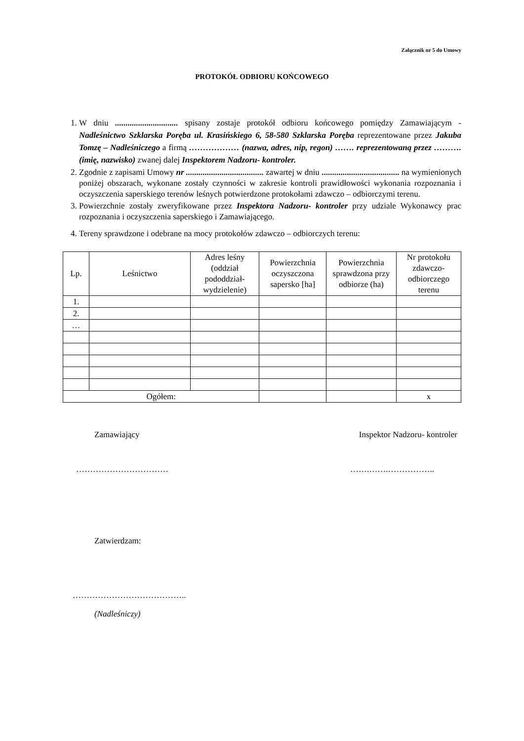Załącznik nr 5 do Umowy
PROTOKÓŁ ODBIORU KOŃCOWEGO
1. W dniu .............................. spisany zostaje protokół odbioru końcowego pomiędzy Zamawiającym - Nadleśnictwo Szklarska Poręba ul. Krasińskiego 6, 58-580 Szklarska Poręba reprezentowane przez Jakuba Tomzę – Nadleśniczego a firmą ……………… (nazwa, adres, nip, regon) ……. reprezentowaną przez ………. (imię, nazwisko) zwanej dalej Inspektorem Nadzoru- kontroler.
2. Zgodnie z zapisami Umowy nr ..................................... zawartej w dniu ..................................... na wymienionych poniżej obszarach, wykonane zostały czynności w zakresie kontroli prawidłowości wykonania rozpoznania i oczyszczenia saperskiego terenów leśnych potwierdzone protokołami zdawczo – odbiorczymi terenu.
3. Powierzchnie zostały zweryfikowane przez Inspektora Nadzoru- kontroler przy udziale Wykonawcy prac rozpoznania i oczyszczenia saperskiego i Zamawiającego.
4. Tereny sprawdzone i odebrane na mocy protokołów zdawczo – odbiorczych terenu:
| Lp. | Leśnictwo | Adres leśny (oddział pododdział-wydzielenie) | Powierzchnia oczyszczona sapersko [ha] | Powierzchnia sprawdzona przy odbiorze (ha) | Nr protokołu zdawczo-odbiorczego terenu |
| --- | --- | --- | --- | --- | --- |
| 1. | | | | | |
| 2. | | | | | |
| … | | | | | |
| Ogółem: | | | | | x |
Zamawiający Inspektor Nadzoru- kontroler
…………………………… …….…….……………..
Zatwierdzam:
…………………………………..
(Nadleśniczy)